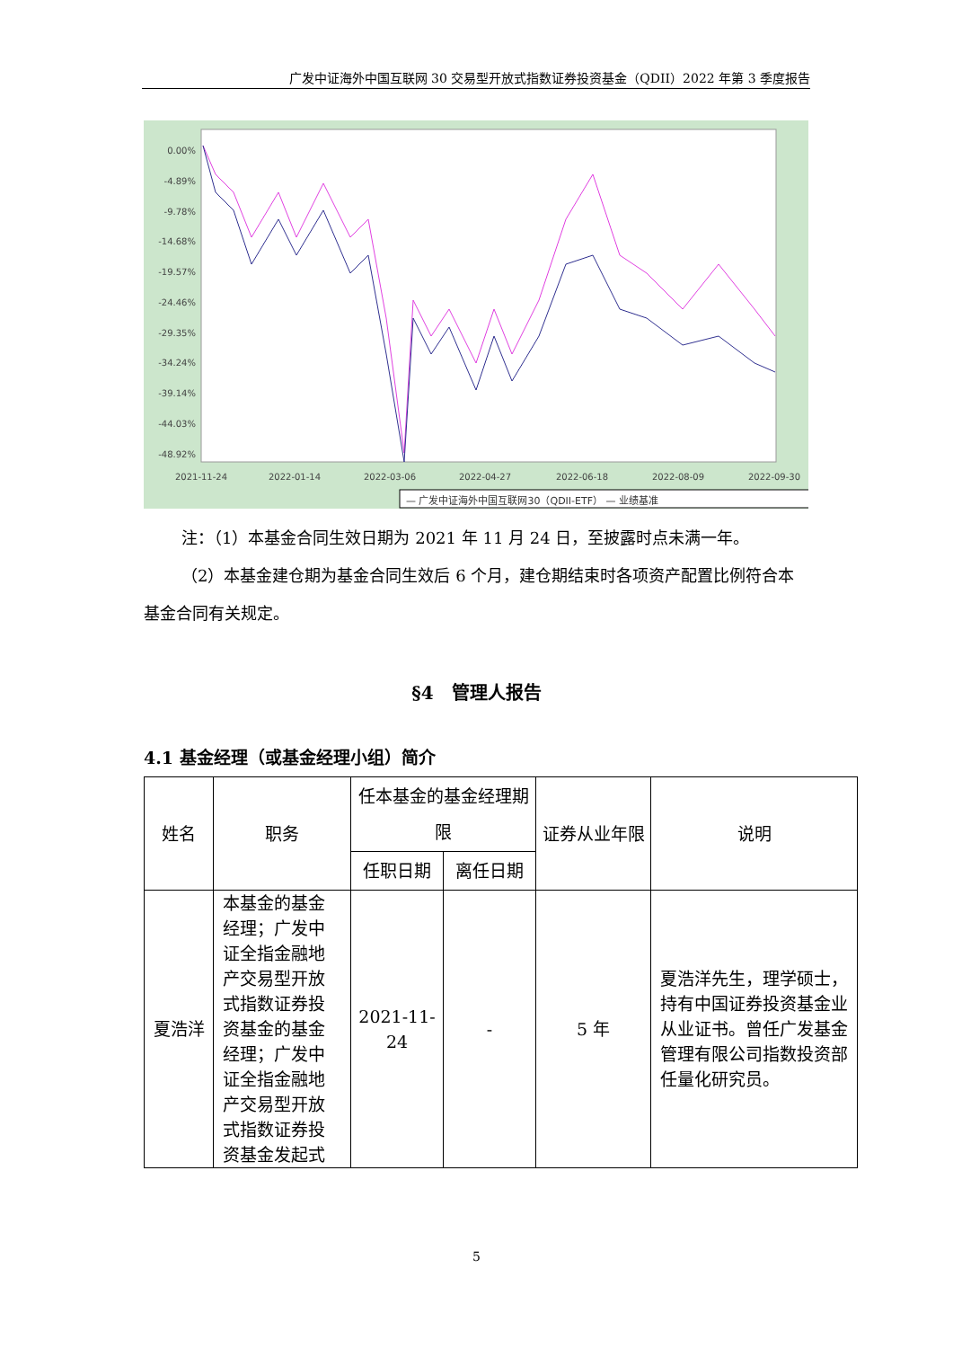广发中证海外中国互联网 30 交易型开放式指数证券投资基金（QDII）2022 年第 3 季度报告
0.00%
-4.89%
-9.78%
-14.68%
-19.57%
-24.46%
-29.35%
-34.24%
-39.14%
-44.03%
-48.92%
2021-11-24
2022-01-14
2022-03-06
2022-04-27
2022-06-18
2022-08-09
2022-09-30
— 广发中证海外中国互联网30（QDII-ETF） — 业绩基准
注：（1）本基金合同生效日期为 2021 年 11 月 24 日，至披露时点未满一年。
（2）本基金建仓期为基金合同生效后 6 个月，建仓期结束时各项资产配置比例符合本基金合同有关规定。
§4　管理人报告
4.1 基金经理（或基金经理小组）简介
| 姓名 | 职务 | 任本基金的基金经理期限 | | 证券从业年限 | 说明 |
| --- | --- | --- | --- | --- | --- |
| | | 任职日期 | 离任日期 | | |
| 夏浩洋 | 本基金的基金经理；广发中证全指金融地产交易型开放式指数证券投资基金的基金经理；广发中证全指金融地产交易型开放式指数证券投资基金发起式 | 2021-11-24 | - | 5 年 | 夏浩洋先生，理学硕士，持有中国证券投资基金业从业证书。曾任广发基金管理有限公司指数投资部任量化研究员。 |
5